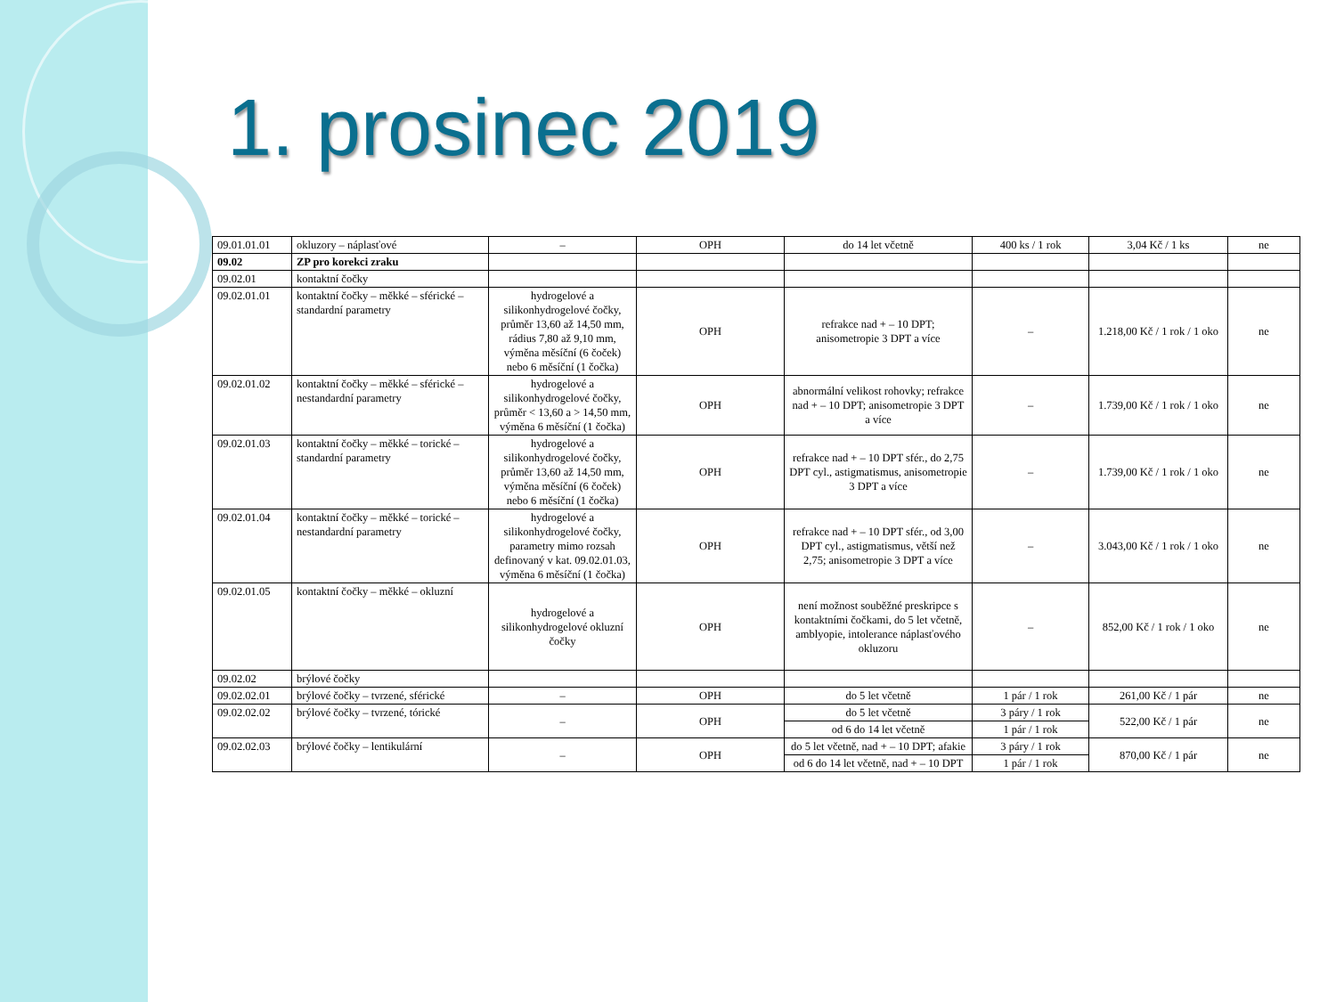1. prosinec 2019
| 09.01.01.01 | okluzory – náplasťové | – | OPH | do 14 let včetně | 400 ks / 1 rok | 3,04 Kč / 1 ks | ne |
| 09.02 | ZP pro korekci zraku | | | | | | |
| 09.02.01 | kontaktní čočky | | | | | | |
| 09.02.01.01 | kontaktní čočky – měkké – sférické – standardní parametry | hydrogelové a silikonhydrogelové čočky, průměr 13,60 až 14,50 mm, rádius 7,80 až 9,10 mm, výměna měsíční (6 čoček) nebo 6 měsíční (1 čočka) | OPH | refrakce nad + – 10 DPT; anisometropie 3 DPT a více | – | 1.218,00 Kč / 1 rok / 1 oko | ne |
| 09.02.01.02 | kontaktní čočky – měkké – sférické – nestandardní parametry | hydrogelové a silikonhydrogelové čočky, průměr < 13,60 a > 14,50 mm, výměna 6 měsíční (1 čočka) | OPH | abnormální velikost rohovky; refrakce nad + – 10 DPT; anisometropie 3 DPT a více | – | 1.739,00 Kč / 1 rok / 1 oko | ne |
| 09.02.01.03 | kontaktní čočky – měkké – torické – standardní parametry | hydrogelové a silikonhydrogelové čočky, průměr 13,60 až 14,50 mm, výměna měsíční (6 čoček) nebo 6 měsíční (1 čočka) | OPH | refrakce nad + – 10 DPT sfér., do 2,75 DPT cyl., astigmatismus, anisometropie 3 DPT a více | – | 1.739,00 Kč / 1 rok / 1 oko | ne |
| 09.02.01.04 | kontaktní čočky – měkké – torické – nestandardní parametry | hydrogelové a silikonhydrogelové čočky, parametry mimo rozsah definovaný v kat. 09.02.01.03, výměna 6 měsíční (1 čočka) | OPH | refrakce nad + – 10 DPT sfér., od 3,00 DPT cyl., astigmatismus, větší než 2,75; anisometropie 3 DPT a více | – | 3.043,00 Kč / 1 rok / 1 oko | ne |
| 09.02.01.05 | kontaktní čočky – měkké – okluzní | hydrogelové a silikonhydrogelové okluzní čočky | OPH | není možnost souběžné preskripce s kontaktními čočkami, do 5 let včetně, amblyopie, intolerance náplasťového okluzoru | – | 852,00 Kč / 1 rok / 1 oko | ne |
| 09.02.02 | brýlové čočky | | | | | | |
| 09.02.02.01 | brýlové čočky – tvrzené, sférické | – | OPH | do 5 let včetně | 1 pár / 1 rok | 261,00 Kč / 1 pár | ne |
| 09.02.02.02 | brýlové čočky – tvrzené, tórické | – | OPH | do 5 let včetně | 3 páry / 1 rok | 522,00 Kč / 1 pár | ne |
| | | | | od 6 do 14 let včetně | 1 pár / 1 rok | | |
| 09.02.02.03 | brýlové čočky – lentikulární | – | OPH | do 5 let včetně, nad + – 10 DPT; afakie | 3 páry / 1 rok | 870,00 Kč / 1 pár | ne |
| | | | | od 6 do 14 let včetně, nad + – 10 DPT | 1 pár / 1 rok | | |